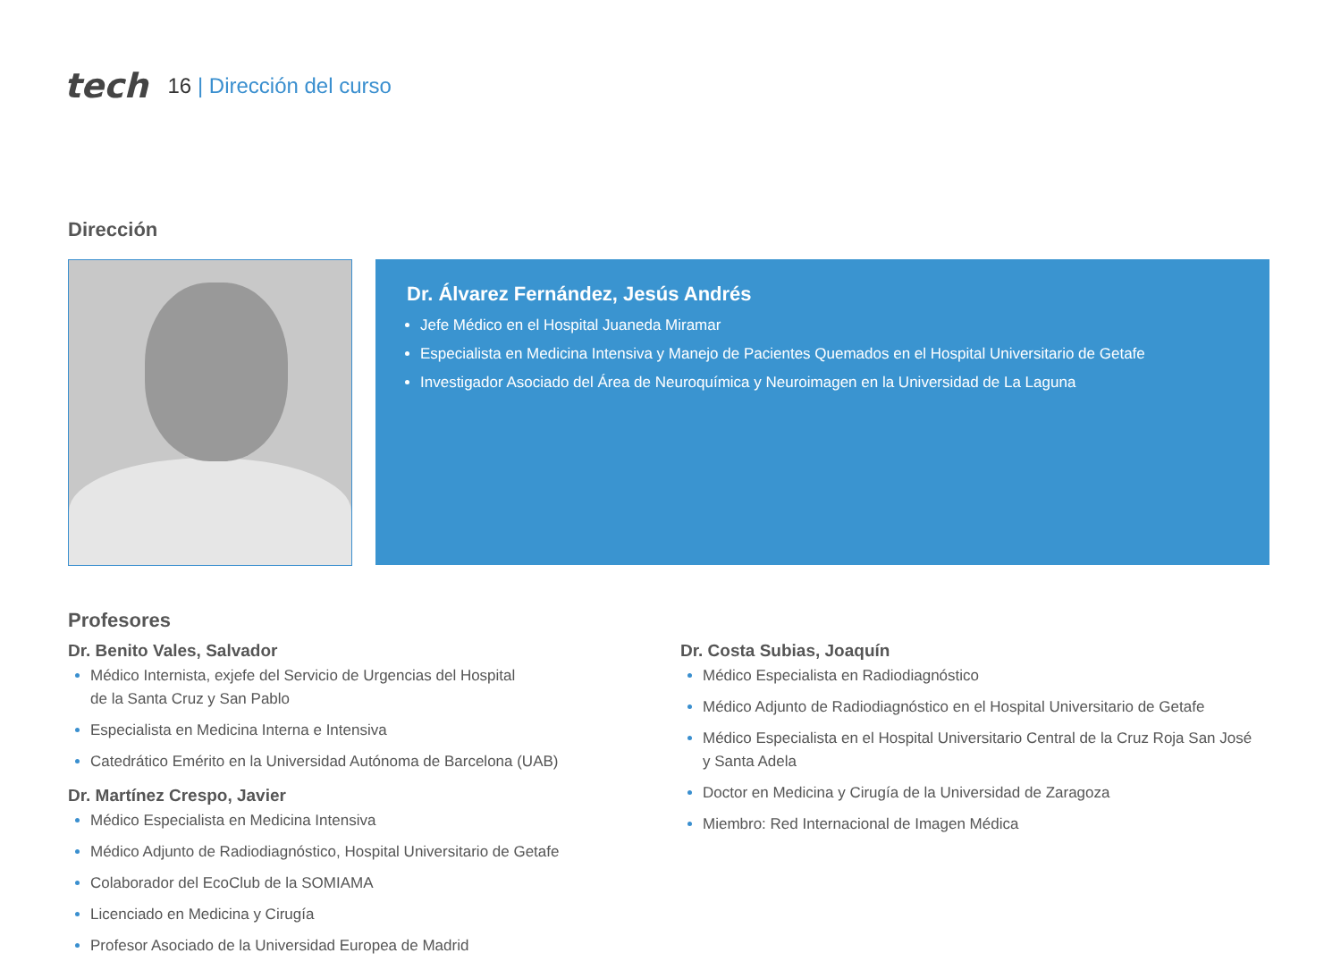tech 16 | Dirección del curso
Dirección
Dr. Álvarez Fernández, Jesús Andrés
Jefe Médico en el Hospital Juaneda Miramar
Especialista en Medicina Intensiva y Manejo de Pacientes Quemados en el Hospital Universitario de Getafe
Investigador Asociado del Área de Neuroquímica y Neuroimagen en la Universidad de La Laguna
Profesores
Dr. Benito Vales, Salvador
Médico Internista, exjefe del Servicio de Urgencias del Hospital
de la Santa Cruz y San Pablo
Especialista en Medicina Interna e Intensiva
Catedrático Emérito en la Universidad Autónoma de Barcelona (UAB)
Dr. Martínez Crespo, Javier
Médico Especialista en Medicina Intensiva
Médico Adjunto de Radiodiagnóstico, Hospital Universitario de Getafe
Colaborador del EcoClub de la SOMIAMA
Licenciado en Medicina y Cirugía
Profesor Asociado de la Universidad Europea de Madrid
Dr. Costa Subias, Joaquín
Médico Especialista en Radiodiagnóstico
Médico Adjunto de Radiodiagnóstico en el Hospital Universitario de Getafe
Médico Especialista en el Hospital Universitario Central de la Cruz Roja San José
y Santa Adela
Doctor en Medicina y Cirugía de la Universidad de Zaragoza
Miembro: Red Internacional de Imagen Médica